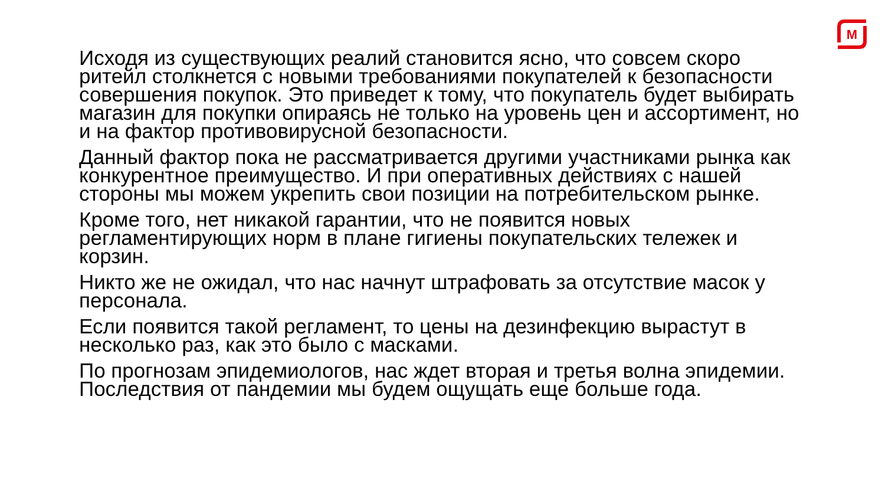M
Исходя из существующих реалий становится ясно, что совсем скоро ритейл столкнется с новыми требованиями покупателей к безопасности совершения покупок. Это приведет к тому, что покупатель будет выбирать магазин для покупки опираясь не только на уровень цен и ассортимент, но и на фактор противовирусной безопасности.
Данный фактор пока не рассматривается другими участниками рынка как конкурентное преимущество. И при оперативных действиях с нашей стороны мы можем укрепить свои позиции на потребительском рынке.
Кроме того, нет никакой гарантии, что не появится новых регламентирующих норм в плане гигиены покупательских тележек и корзин.
Никто же не ожидал, что нас начнут штрафовать за отсутствие масок у персонала.
Если появится такой регламент, то цены на дезинфекцию вырастут в несколько раз, как это было с масками.
По прогнозам эпидемиологов, нас ждет вторая и третья волна эпидемии. Последствия от пандемии мы будем ощущать еще больше года.